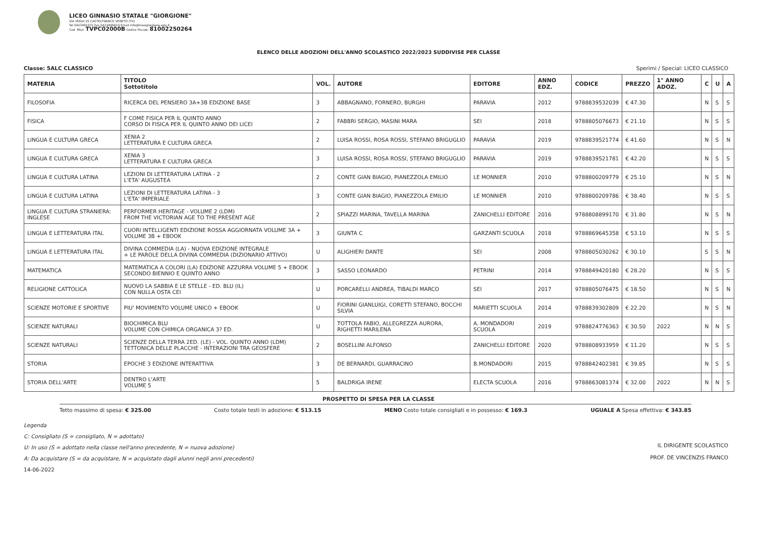LICEO GINNASIO STATALE "GIORGIONE"
VIA VERDI 25 CASTELFRANCO VENETO (TV)
Tel 0423491072 Fax 0423496610 Email info@liceogiorgione.edu.it
Cod. Miur: TVPC02000B Codice Fiscale: 81002250264
ELENCO DELLE ADOZIONI DELL'ANNO SCOLASTICO 2022/2023 SUDDIVISE PER CLASSE
Classe: 5ALC CLASSICO Sperimi / Special: LICEO CLASSICO
| MATERIA | TITOLO Sottotitolo | VOL. | AUTORE | EDITORE | ANNO EDZ. | CODICE | PREZZO | 1° ANNO ADOZ. | C | U | A |
| --- | --- | --- | --- | --- | --- | --- | --- | --- | --- | --- | --- |
| FILOSOFIA | RICERCA DEL PENSIERO 3A+3B EDIZIONE BASE | 3 | ABBAGNANO, FORNERO, BURGHI | PARAVIA | 2012 | 9788839532039 | € 47.30 | | N | S | S |
| FISICA | F COME FISICA PER IL QUINTO ANNO CORSO DI FISICA PER IL QUINTO ANNO DEI LICEI | 2 | FABBRI SERGIO, MASINI MARA | SEI | 2018 | 9788805076673 | € 21.10 | | N | S | S |
| LINGUA E CULTURA GRECA | XENIA 2 LETTERATURA E CULTURA GRECA | 2 | LUISA ROSSI, ROSA ROSSI, STEFANO BRIGUGLIO | PARAVIA | 2019 | 9788839521774 | € 41.60 | | N | S | N |
| LINGUA E CULTURA GRECA | XENIA 3 LETTERATURA E CULTURA GRECA | 3 | LUISA ROSSI, ROSA ROSSI, STEFANO BRIGUGLIO | PARAVIA | 2019 | 9788839521781 | € 42.20 | | N | S | S |
| LINGUA E CULTURA LATINA | LEZIONI DI LETTERATURA LATINA - 2 L'ETA' AUGUSTEA | 2 | CONTE GIAN BIAGIO, PIANEZZOLA EMILIO | LE MONNIER | 2010 | 9788800209779 | € 25.10 | | N | S | N |
| LINGUA E CULTURA LATINA | LEZIONI DI LETTERATURA LATINA - 3 L'ETA' IMPERIALE | 3 | CONTE GIAN BIAGIO, PIANEZZOLA EMILIO | LE MONNIER | 2010 | 9788800209786 | € 38.40 | | N | S | S |
| LINGUA E CULTURA STRANIERA: INGLESE | PERFORMER HERITAGE - VOLUME 2 (LDM) FROM THE VICTORIAN AGE TO THE PRESENT AGE | 2 | SPIAZZI MARINA, TAVELLA MARINA | ZANICHELLI EDITORE | 2016 | 9788808899170 | € 31.80 | | N | S | N |
| LINGUA E LETTERATURA ITAL | CUORI INTELLIGENTI EDIZIONE ROSSA AGGIORNATA VOLUME 3A + VOLUME 3B + EBOOK | 3 | GIUNTA C | GARZANTI SCUOLA | 2018 | 9788869645358 | € 53.10 | | N | S | S |
| LINGUA E LETTERATURA ITAL | DIVINA COMMEDIA (LA) - NUOVA EDIZIONE INTEGRALE + LE PAROLE DELLA DIVINA COMMEDIA (DIZIONARIO ATTIVO) | U | ALIGHIERI DANTE | SEI | 2008 | 9788805030262 | € 30.10 | | S | S | N |
| MATEMATICA | MATEMATICA A COLORI (LA) EDIZIONE AZZURRA VOLUME 5 + EBOOK SECONDO BIENNIO E QUINTO ANNO | 3 | SASSO LEONARDO | PETRINI | 2014 | 9788849420180 | € 28.20 | | N | S | S |
| RELIGIONE CATTOLICA | NUOVO LA SABBIA E LE STELLE - ED. BLU (IL) CON NULLA OSTA CEI | U | PORCARELLI ANDREA, TIBALDI MARCO | SEI | 2017 | 9788805076475 | € 18.50 | | N | S | N |
| SCIENZE MOTORIE E SPORTIVE | PIU' MOVIMENTO VOLUME UNICO + EBOOK | U | FIORINI GIANLUIGI, CORETTI STEFANO, BOCCHI SILVIA | MARIETTI SCUOLA | 2014 | 9788839302809 | € 22.20 | | N | S | N |
| SCIENZE NATURALI | BIOCHIMICA BLU VOLUME CON CHIMICA ORGANICA 3? ED. | U | TOTTOLA FABIO, ALLEGREZZA AURORA, RIGHETTI MARILENA | A. MONDADORI SCUOLA | 2019 | 9788824776363 | € 30.50 | 2022 | N | N | S |
| SCIENZE NATURALI | SCIENZE DELLA TERRA 2ED. (LE) - VOL. QUINTO ANNO (LDM) TETTONICA DELLE PLACCHE - INTERAZIONI TRA GEOSFERE | 2 | BOSELLINI ALFONSO | ZANICHELLI EDITORE | 2020 | 9788808933959 | € 11.20 | | N | S | S |
| STORIA | EPOCHE 3 EDIZIONE INTERATTIVA | 3 | DE BERNARDI, GUARRACINO | B.MONDADORI | 2015 | 9788842402381 | € 39.85 | | N | S | S |
| STORIA DELL'ARTE | DENTRO L'ARTE VOLUME 5 | 5 | BALDRIGA IRENE | ELECTA SCUOLA | 2016 | 9788863081374 | € 32.00 | 2022 | N | N | S |
PROSPETTO DI SPESA PER LA CLASSE
Tetto massimo di spesa: € 325.00 Costo totale testi in adozione: € 513.15 MENO Costo totale consigliati e in possesso: € 169.3 UGUALE A Spesa effettiva: € 343.85
Legenda
C: Consigliato (S = consigliato, N = adottato)
U: In uso (S = adottato nella classe nell'anno precedente, N = nuova adozione)
A: Da acquistare (S = da acquistare, N = acquistato dagli alunni negli anni precedenti)
14-06-2022
IL DIRIGENTE SCOLASTICO
PROF. DE VINCENZIS FRANCO